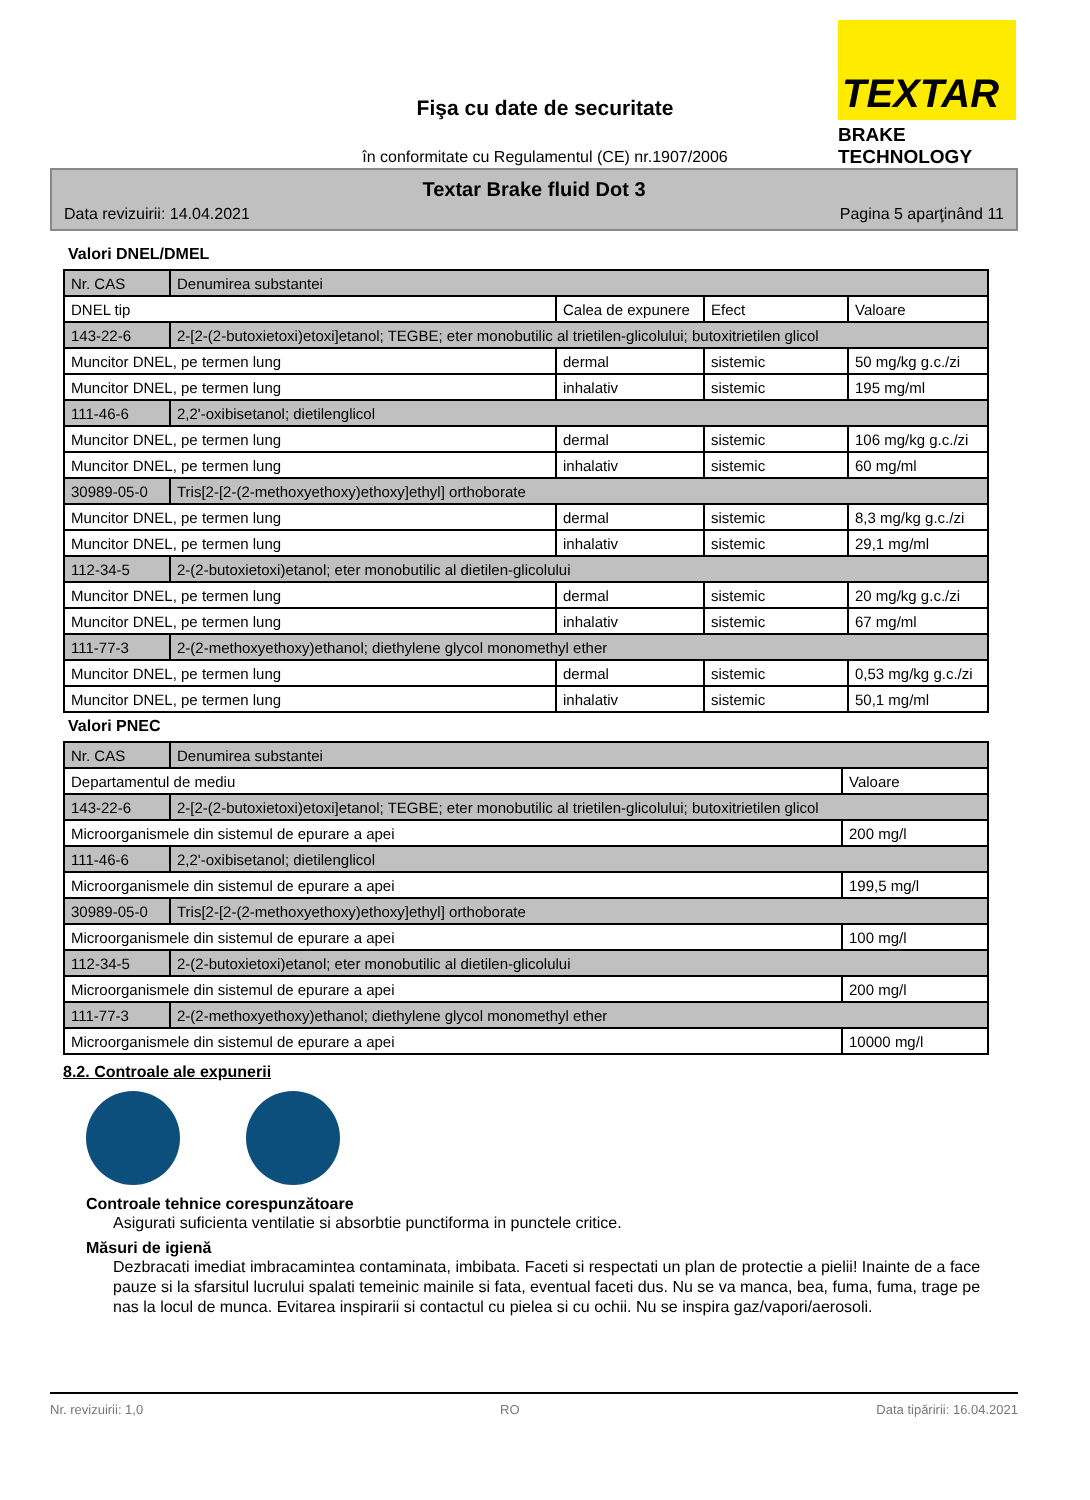Fişa cu date de securitate
TEXTAR
BRAKE TECHNOLOGY
în conformitate cu Regulamentul (CE) nr.1907/2006
Textar Brake fluid Dot 3
Data revizuirii: 14.04.2021 Pagina 5 aparţinând 11
Valori DNEL/DMEL
| Nr. CAS | Denumirea substantei | | | |
| DNEL tip | | Calea de expunere | Efect | Valoare |
| 143-22-6 | 2-[2-(2-butoxietoxi)etoxi]etanol; TEGBE; eter monobutilic al trietilen-glicolului; butoxitrietilen glicol | | | |
| Muncitor DNEL, pe termen lung | | dermal | sistemic | 50 mg/kg g.c./zi |
| Muncitor DNEL, pe termen lung | | inhalativ | sistemic | 195 mg/ml |
| 111-46-6 | 2,2'-oxibisetanol; dietilenglicol | | | |
| Muncitor DNEL, pe termen lung | | dermal | sistemic | 106 mg/kg g.c./zi |
| Muncitor DNEL, pe termen lung | | inhalativ | sistemic | 60 mg/ml |
| 30989-05-0 | Tris[2-[2-(2-methoxyethoxy)ethoxy]ethyl] orthoborate | | | |
| Muncitor DNEL, pe termen lung | | dermal | sistemic | 8,3 mg/kg g.c./zi |
| Muncitor DNEL, pe termen lung | | inhalativ | sistemic | 29,1 mg/ml |
| 112-34-5 | 2-(2-butoxietoxi)etanol; eter monobutilic al dietilen-glicolului | | | |
| Muncitor DNEL, pe termen lung | | dermal | sistemic | 20 mg/kg g.c./zi |
| Muncitor DNEL, pe termen lung | | inhalativ | sistemic | 67 mg/ml |
| 111-77-3 | 2-(2-methoxyethoxy)ethanol; diethylene glycol monomethyl ether | | | |
| Muncitor DNEL, pe termen lung | | dermal | sistemic | 0,53 mg/kg g.c./zi |
| Muncitor DNEL, pe termen lung | | inhalativ | sistemic | 50,1 mg/ml |
Valori PNEC
| Nr. CAS | Denumirea substantei | |
| Departamentul de mediu | | Valoare |
| 143-22-6 | 2-[2-(2-butoxietoxi)etoxi]etanol; TEGBE; eter monobutilic al trietilen-glicolului; butoxitrietilen glicol | |
| Microorganismele din sistemul de epurare a apei | | 200 mg/l |
| 111-46-6 | 2,2'-oxibisetanol; dietilenglicol | |
| Microorganismele din sistemul de epurare a apei | | 199,5 mg/l |
| 30989-05-0 | Tris[2-[2-(2-methoxyethoxy)ethoxy]ethyl] orthoborate | |
| Microorganismele din sistemul de epurare a apei | | 100 mg/l |
| 112-34-5 | 2-(2-butoxietoxi)etanol; eter monobutilic al dietilen-glicolului | |
| Microorganismele din sistemul de epurare a apei | | 200 mg/l |
| 111-77-3 | 2-(2-methoxyethoxy)ethanol; diethylene glycol monomethyl ether | |
| Microorganismele din sistemul de epurare a apei | | 10000 mg/l |
8.2. Controale ale expunerii
Controale tehnice corespunzătoare
Asigurati suficienta ventilatie si absorbtie punctiforma in punctele critice.
Măsuri de igienă
Dezbracati imediat imbracamintea contaminata, imbibata. Faceti si respectati un plan de protectie a pielii! Inainte de a face pauze si la sfarsitul lucrului spalati temeinic mainile si fata, eventual faceti dus. Nu se va manca, bea, fuma, fuma, trage pe nas la locul de munca. Evitarea inspirarii si contactul cu pielea si cu ochii. Nu se inspira gaz/vapori/aerosoli.
Nr. revizuirii: 1,0 RO Data tipăririi: 16.04.2021